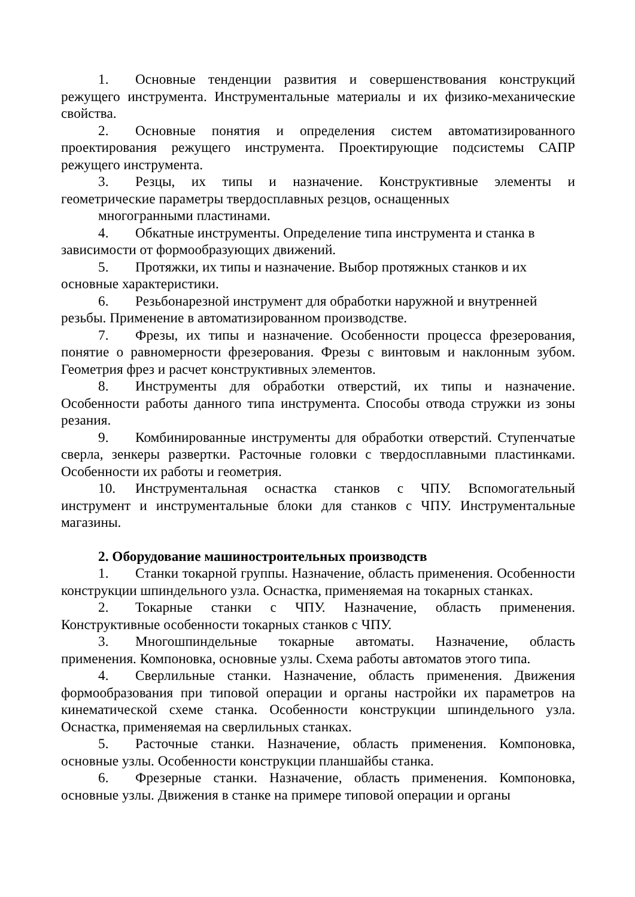1. Основные тенденции развития и совершенствования конструкций режущего инструмента. Инструментальные материалы и их физико-механические свойства.
2. Основные понятия и определения систем автоматизированного проектирования режущего инструмента. Проектирующие подсистемы САПР режущего инструмента.
3. Резцы, их типы и назначение. Конструктивные элементы и геометрические параметры твердосплавных резцов, оснащенных
многогранными пластинами.
4. Обкатные инструменты. Определение типа инструмента и станка в зависимости от формообразующих движений.
5. Протяжки, их типы и назначение. Выбор протяжных станков и их основные характеристики.
6. Резьбонарезной инструмент для обработки наружной и внутренней резьбы. Применение в автоматизированном производстве.
7. Фрезы, их типы и назначение. Особенности процесса фрезерования, понятие о равномерности фрезерования. Фрезы с винтовым и наклонным зубом. Геометрия фрез и расчет конструктивных элементов.
8. Инструменты для обработки отверстий, их типы и назначение. Особенности работы данного типа инструмента. Способы отвода стружки из зоны резания.
9. Комбинированные инструменты для обработки отверстий. Ступенчатые сверла, зенкеры развертки. Расточные головки с твердосплавными пластинками. Особенности их работы и геометрия.
10. Инструментальная оснастка станков с ЧПУ. Вспомогательный инструмент и инструментальные блоки для станков с ЧПУ. Инструментальные магазины.
2. Оборудование машиностроительных производств
1. Станки токарной группы. Назначение, область применения. Особенности конструкции шпиндельного узла. Оснастка, применяемая на токарных станках.
2. Токарные станки с ЧПУ. Назначение, область применения. Конструктивные особенности токарных станков с ЧПУ.
3. Многошпиндельные токарные автоматы. Назначение, область применения. Компоновка, основные узлы. Схема работы автоматов этого типа.
4. Сверлильные станки. Назначение, область применения. Движения формообразования при типовой операции и органы настройки их параметров на кинематической схеме станка. Особенности конструкции шпиндельного узла. Оснастка, применяемая на сверлильных станках.
5. Расточные станки. Назначение, область применения. Компоновка, основные узлы. Особенности конструкции планшайбы станка.
6. Фрезерные станки. Назначение, область применения. Компоновка, основные узлы. Движения в станке на примере типовой операции и органы